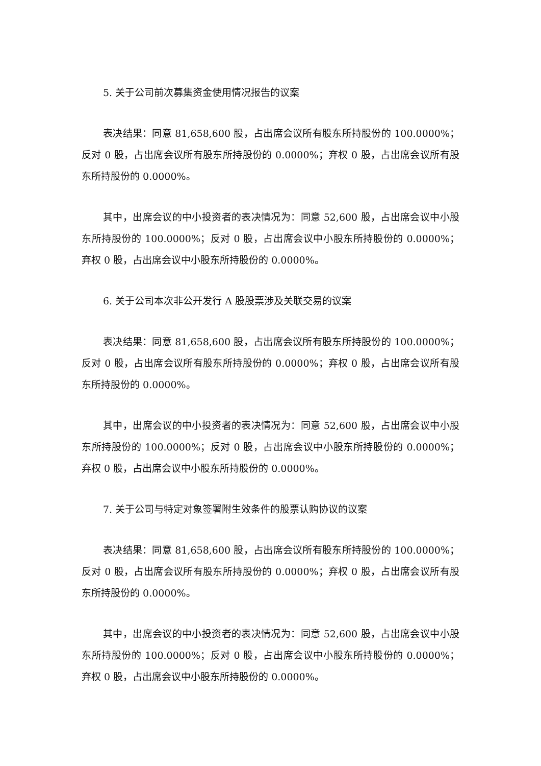5. 关于公司前次募集资金使用情况报告的议案
表决结果：同意 81,658,600 股，占出席会议所有股东所持股份的 100.0000%；反对 0 股，占出席会议所有股东所持股份的 0.0000%；弃权 0 股，占出席会议所有股东所持股份的 0.0000%。
其中，出席会议的中小投资者的表决情况为：同意 52,600 股，占出席会议中小股东所持股份的 100.0000%；反对 0 股，占出席会议中小股东所持股份的 0.0000%；弃权 0 股，占出席会议中小股东所持股份的 0.0000%。
6. 关于公司本次非公开发行 A 股股票涉及关联交易的议案
表决结果：同意 81,658,600 股，占出席会议所有股东所持股份的 100.0000%；反对 0 股，占出席会议所有股东所持股份的 0.0000%；弃权 0 股，占出席会议所有股东所持股份的 0.0000%。
其中，出席会议的中小投资者的表决情况为：同意 52,600 股，占出席会议中小股东所持股份的 100.0000%；反对 0 股，占出席会议中小股东所持股份的 0.0000%；弃权 0 股，占出席会议中小股东所持股份的 0.0000%。
7. 关于公司与特定对象签署附生效条件的股票认购协议的议案
表决结果：同意 81,658,600 股，占出席会议所有股东所持股份的 100.0000%；反对 0 股，占出席会议所有股东所持股份的 0.0000%；弃权 0 股，占出席会议所有股东所持股份的 0.0000%。
其中，出席会议的中小投资者的表决情况为：同意 52,600 股，占出席会议中小股东所持股份的 100.0000%；反对 0 股，占出席会议中小股东所持股份的 0.0000%；弃权 0 股，占出席会议中小股东所持股份的 0.0000%。